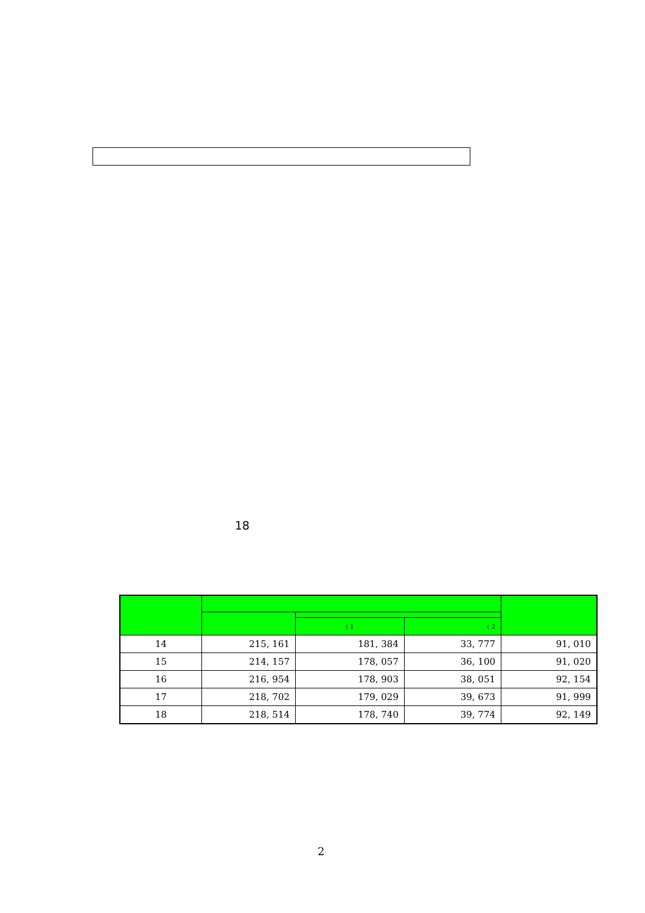18
| | | ( 1 | ( 2 | |
| --- | --- | --- | --- | --- |
| 14 | 215, 161 | 181, 384 | 33, 777 | 91, 010 |
| 15 | 214, 157 | 178, 057 | 36, 100 | 91, 020 |
| 16 | 216, 954 | 178, 903 | 38, 051 | 92, 154 |
| 17 | 218, 702 | 179, 029 | 39, 673 | 91, 999 |
| 18 | 218, 514 | 178, 740 | 39, 774 | 92, 149 |
2